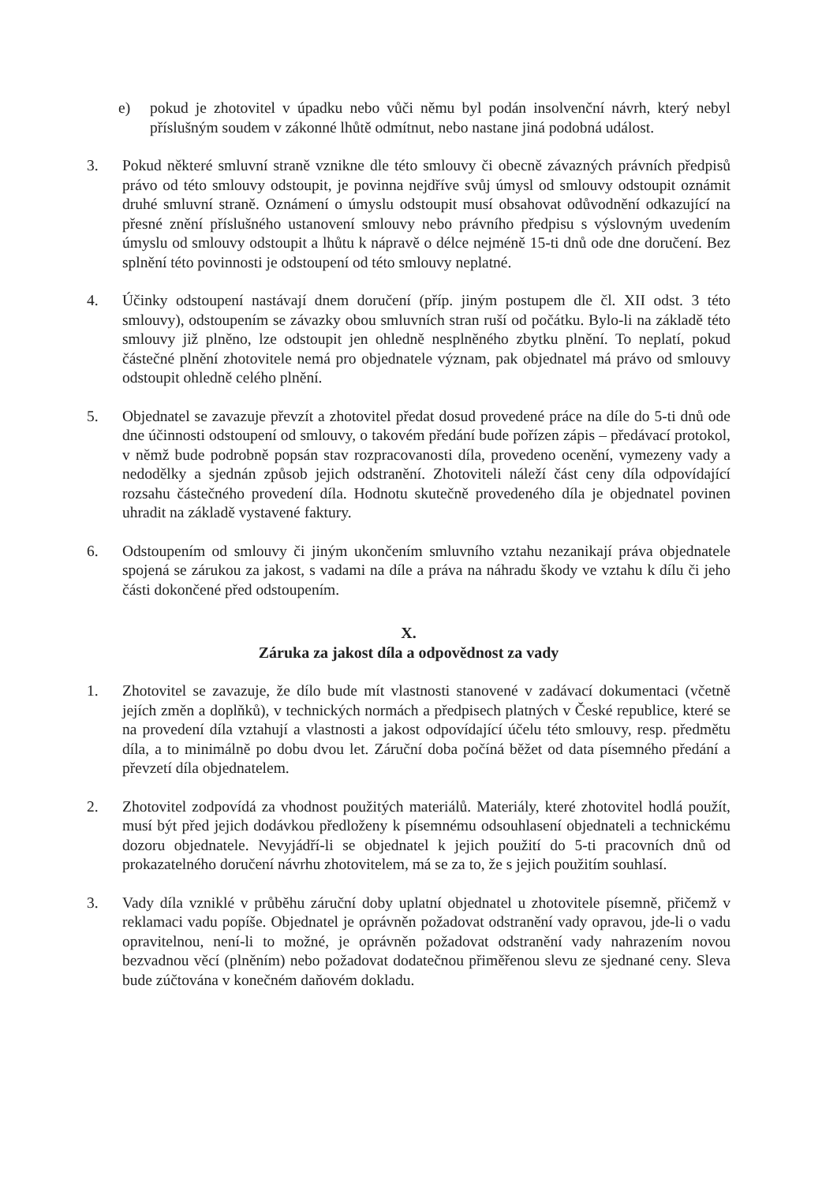e) pokud je zhotovitel v úpadku nebo vůči němu byl podán insolvenční návrh, který nebyl příslušným soudem v zákonné lhůtě odmítnut, nebo nastane jiná podobná událost.
3. Pokud některé smluvní straně vznikne dle této smlouvy či obecně závazných právních předpisů právo od této smlouvy odstoupit, je povinna nejdříve svůj úmysl od smlouvy odstoupit oznámit druhé smluvní straně. Oznámení o úmyslu odstoupit musí obsahovat odůvodnění odkazující na přesné znění příslušného ustanovení smlouvy nebo právního předpisu s výslovným uvedením úmyslu od smlouvy odstoupit a lhůtu k nápravě o délce nejméně 15-ti dnů ode dne doručení. Bez splnění této povinnosti je odstoupení od této smlouvy neplatné.
4. Účinky odstoupení nastávají dnem doručení (příp. jiným postupem dle čl. XII odst. 3 této smlouvy), odstoupením se závazky obou smluvních stran ruší od počátku. Bylo-li na základě této smlouvy již plněno, lze odstoupit jen ohledně nesplněného zbytku plnění. To neplatí, pokud částečné plnění zhotovitele nemá pro objednatele význam, pak objednatel má právo od smlouvy odstoupit ohledně celého plnění.
5. Objednatel se zavazuje převzít a zhotovitel předat dosud provedené práce na díle do 5-ti dnů ode dne účinnosti odstoupení od smlouvy, o takovém předání bude pořízen zápis – předávací protokol, v němž bude podrobně popsán stav rozpracovanosti díla, provedeno ocenění, vymezeny vady a nedodělky a sjednán způsob jejich odstranění. Zhotoviteli náleží část ceny díla odpovídající rozsahu částečného provedení díla. Hodnotu skutečně provedeného díla je objednatel povinen uhradit na základě vystavené faktury.
6. Odstoupením od smlouvy či jiným ukončením smluvního vztahu nezanikají práva objednatele spojená se zárukou za jakost, s vadami na díle a práva na náhradu škody ve vztahu k dílu či jeho části dokončené před odstoupením.
X.
Záruka za jakost díla a odpovědnost za vady
1. Zhotovitel se zavazuje, že dílo bude mít vlastnosti stanovené v zadávací dokumentaci (včetně jejích změn a doplňků), v technických normách a předpisech platných v České republice, které se na provedení díla vztahují a vlastnosti a jakost odpovídající účelu této smlouvy, resp. předmětu díla, a to minimálně po dobu dvou let. Záruční doba počíná běžet od data písemného předání a převzetí díla objednatelem.
2. Zhotovitel zodpovídá za vhodnost použitých materiálů. Materiály, které zhotovitel hodlá použít, musí být před jejich dodávkou předloženy k písemnému odsouhlasení objednateli a technickému dozoru objednatele. Nevyjádří-li se objednatel k jejich použití do 5-ti pracovních dnů od prokazatelného doručení návrhu zhotovitelem, má se za to, že s jejich použitím souhlasí.
3. Vady díla vzniklé v průběhu záruční doby uplatní objednatel u zhotovitele písemně, přičemž v reklamaci vadu popíše. Objednatel je oprávněn požadovat odstranění vady opravou, jde-li o vadu opravitelnou, není-li to možné, je oprávněn požadovat odstranění vady nahrazením novou bezvadnou věcí (plněním) nebo požadovat dodatečnou přiměřenou slevu ze sjednané ceny. Sleva bude zúčtována v konečném daňovém dokladu.